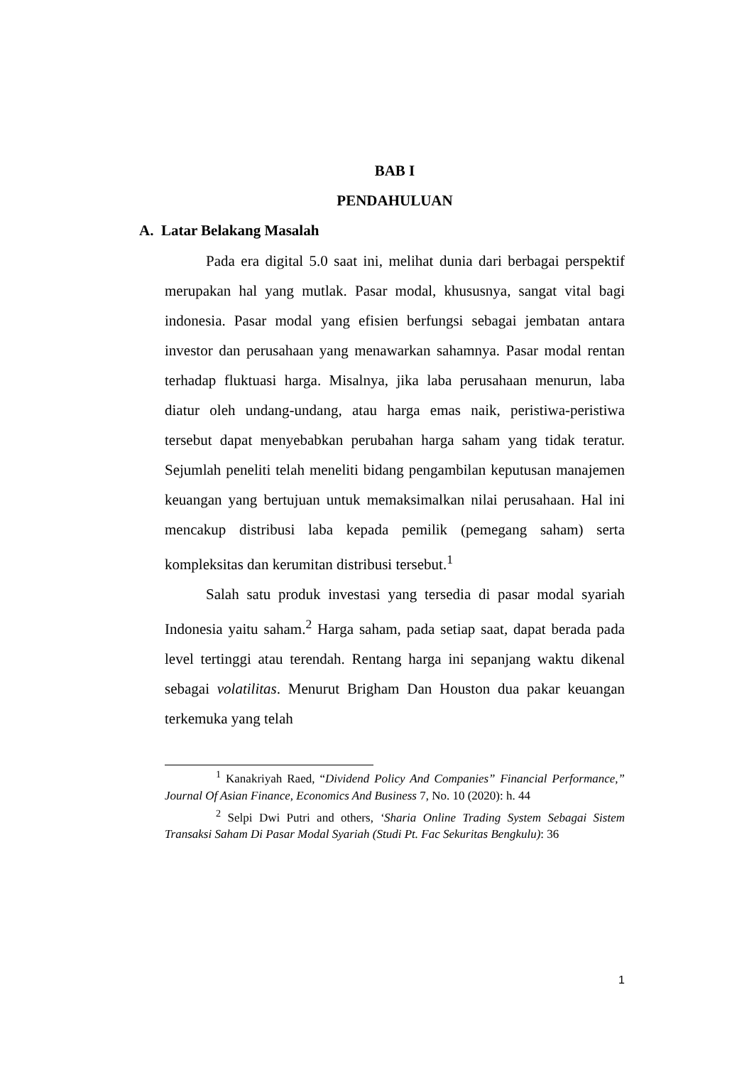BAB I
PENDAHULUAN
A. Latar Belakang Masalah
Pada era digital 5.0 saat ini, melihat dunia dari berbagai perspektif merupakan hal yang mutlak. Pasar modal, khususnya, sangat vital bagi indonesia. Pasar modal yang efisien berfungsi sebagai jembatan antara investor dan perusahaan yang menawarkan sahamnya. Pasar modal rentan terhadap fluktuasi harga. Misalnya, jika laba perusahaan menurun, laba diatur oleh undang-undang, atau harga emas naik, peristiwa-peristiwa tersebut dapat menyebabkan perubahan harga saham yang tidak teratur. Sejumlah peneliti telah meneliti bidang pengambilan keputusan manajemen keuangan yang bertujuan untuk memaksimalkan nilai perusahaan. Hal ini mencakup distribusi laba kepada pemilik (pemegang saham) serta kompleksitas dan kerumitan distribusi tersebut.<sup>1</sup>
Salah satu produk investasi yang tersedia di pasar modal syariah Indonesia yaitu saham.<sup>2</sup> Harga saham, pada setiap saat, dapat berada pada level tertinggi atau terendah. Rentang harga ini sepanjang waktu dikenal sebagai volatilitas. Menurut Brigham Dan Houston dua pakar keuangan terkemuka yang telah
<sup>1</sup> Kanakriyah Raed, “Dividend Policy And Companies” Financial Performance,” Journal Of Asian Finance, Economics And Business 7, No. 10 (2020): h. 44
<sup>2</sup> Selpi Dwi Putri and others, ‘Sharia Online Trading System Sebagai Sistem Transaksi Saham Di Pasar Modal Syariah (Studi Pt. Fac Sekuritas Bengkulu): 36
1